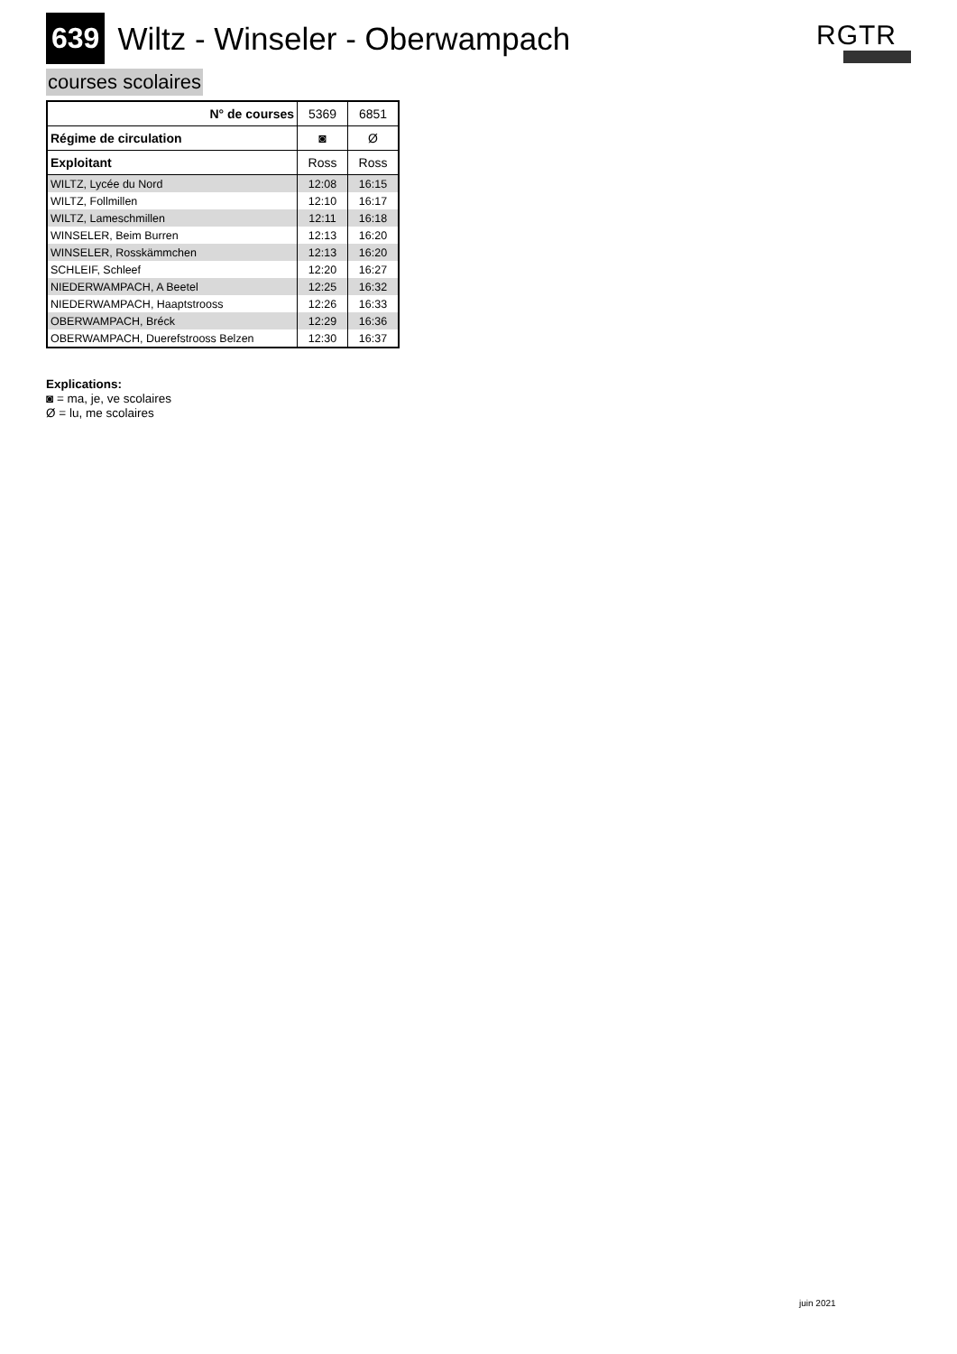639 Wiltz - Winseler - Oberwampach
RGTR
courses scolaires
| N° de courses | 5369 | 6851 |
| Régime de circulation | ◙ | Ø |
| Exploitant | Ross | Ross |
| WILTZ, Lycée du Nord | 12:08 | 16:15 |
| WILTZ, Follmillen | 12:10 | 16:17 |
| WILTZ, Lameschmillen | 12:11 | 16:18 |
| WINSELER, Beim Burren | 12:13 | 16:20 |
| WINSELER, Rosskämmchen | 12:13 | 16:20 |
| SCHLEIF, Schleef | 12:20 | 16:27 |
| NIEDERWAMPACH, A Beetel | 12:25 | 16:32 |
| NIEDERWAMPACH, Haaptstrooss | 12:26 | 16:33 |
| OBERWAMPACH, Bréck | 12:29 | 16:36 |
| OBERWAMPACH, Duerefstrooss Belzen | 12:30 | 16:37 |
Explications:
◙ = ma, je, ve scolaires
Ø = lu, me scolaires
juin 2021